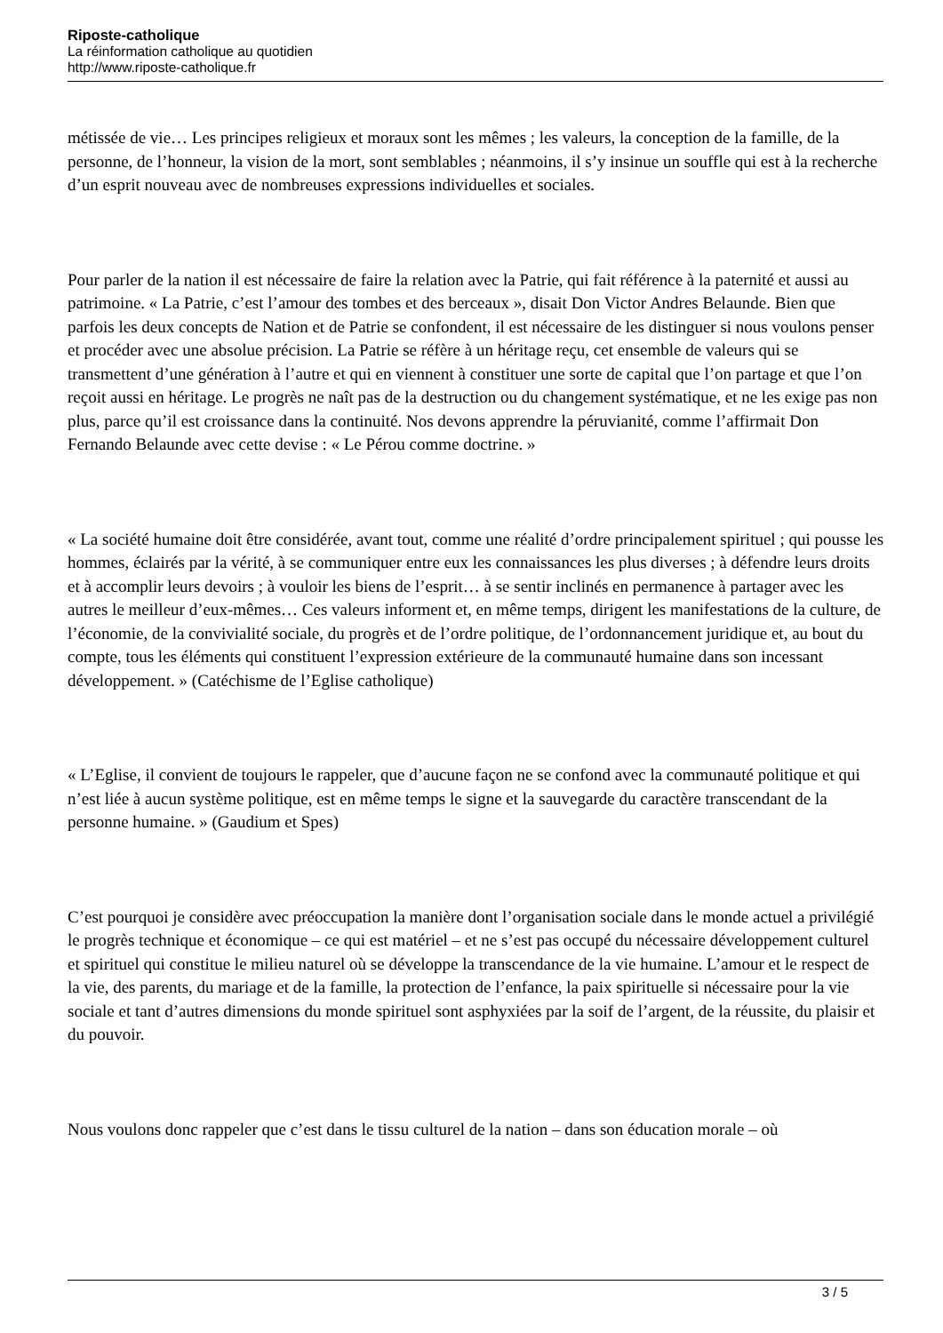Riposte-catholique
La réinformation catholique au quotidien
http://www.riposte-catholique.fr
métissée de vie… Les principes religieux et moraux sont les mêmes ; les valeurs, la conception de la famille, de la personne, de l’honneur, la vision de la mort, sont semblables ; néanmoins, il s’y insinue un souffle qui est à la recherche d’un esprit nouveau avec de nombreuses expressions individuelles et sociales.
Pour parler de la nation il est nécessaire de faire la relation avec la Patrie, qui fait référence à la paternité et aussi au patrimoine. « La Patrie, c’est l’amour des tombes et des berceaux », disait Don Victor Andres Belaunde. Bien que parfois les deux concepts de Nation et de Patrie se confondent, il est nécessaire de les distinguer si nous voulons penser et procéder avec une absolue précision. La Patrie se réfère à un héritage reçu, cet ensemble de valeurs qui se transmettent d’une génération à l’autre et qui en viennent à constituer une sorte de capital que l’on partage et que l’on reçoit aussi en héritage. Le progrès ne naît pas de la destruction ou du changement systématique, et ne les exige pas non plus, parce qu’il est croissance dans la continuité. Nos devons apprendre la péruvianité, comme l’affirmait Don Fernando Belaunde avec cette devise : « Le Pérou comme doctrine. »
« La société humaine doit être considérée, avant tout, comme une réalité d’ordre principalement spirituel ; qui pousse les hommes, éclairés par la vérité, à se communiquer entre eux les connaissances les plus diverses ; à défendre leurs droits et à accomplir leurs devoirs ; à vouloir les biens de l’esprit… à se sentir inclinés en permanence à partager avec les autres le meilleur d’eux-mêmes… Ces valeurs informent et, en même temps, dirigent les manifestations de la culture, de l’économie, de la convivialité sociale, du progrès et de l’ordre politique, de l’ordonnancement juridique et, au bout du compte, tous les éléments qui constituent l’expression extérieure de la communauté humaine dans son incessant développement. » (Catéchisme de l’Eglise catholique)
« L’Eglise, il convient de toujours le rappeler, que d’aucune façon ne se confond avec la communauté politique et qui n’est liée à aucun système politique, est en même temps le signe et la sauvegarde du caractère transcendant de la personne humaine. » (Gaudium et Spes)
C’est pourquoi je considère avec préoccupation la manière dont l’organisation sociale dans le monde actuel a privilégié le progrès technique et économique – ce qui est matériel – et ne s’est pas occupé du nécessaire développement culturel et spirituel qui constitue le milieu naturel où se développe la transcendance de la vie humaine. L’amour et le respect de la vie, des parents, du mariage et de la famille, la protection de l’enfance, la paix spirituelle si nécessaire pour la vie sociale et tant d’autres dimensions du monde spirituel sont asphyxiées par la soif de l’argent, de la réussite, du plaisir et du pouvoir.
Nous voulons donc rappeler que c’est dans le tissu culturel de la nation – dans son éducation morale – où
3 / 5